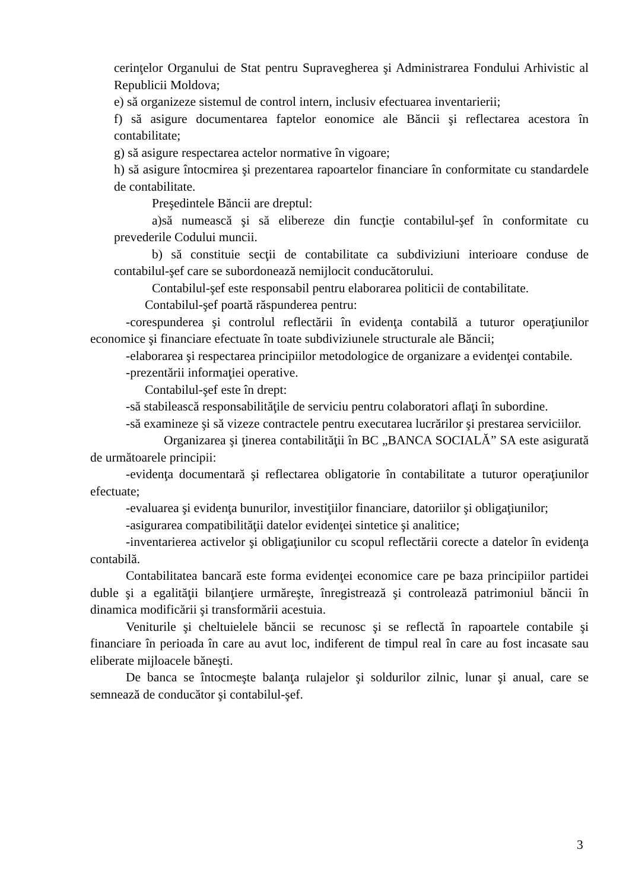cerinţelor Organului de Stat pentru Supravegherea şi Administrarea Fondului Arhivistic al Republicii Moldova;
e) să organizeze sistemul de control intern, inclusiv efectuarea inventarierii;
f) să asigure documentarea faptelor eonomice ale Băncii şi reflectarea acestora în contabilitate;
g) să asigure respectarea actelor normative în vigoare;
h) să asigure întocmirea şi prezentarea rapoartelor financiare în conformitate cu standardele de contabilitate.
Preşedintele Băncii are dreptul:
a)să numească şi să elibereze din funcţie contabilul-şef în conformitate cu prevederile Codului muncii.
b) să constituie secţii de contabilitate ca subdiviziuni interioare conduse de contabilul-şef care se subordonează nemijlocit conducătorului.
Contabilul-şef este responsabil pentru elaborarea politicii de contabilitate.
Contabilul-şef poartă răspunderea pentru:
-corespunderea şi controlul reflectării în evidenţa contabilă a tuturor operaţiunilor economice şi financiare efectuate în toate subdiviziunele structurale ale Băncii;
-elaborarea şi respectarea principiilor metodologice de organizare a evidenţei contabile.
-prezentării informaţiei operative.
Contabilul-şef este în drept:
-să stabilească responsabilităţile de serviciu pentru colaboratori aflaţi în subordine.
-să examineze şi să vizeze contractele pentru executarea lucrărilor şi prestarea serviciilor.
Organizarea şi ţinerea contabilităţii în BC „BANCA SOCIALĂ” SA este asigurată de următoarele principii:
-evidenţa documentară şi reflectarea obligatorie în contabilitate a tuturor operaţiunilor efectuate;
-evaluarea şi evidenţa bunurilor, investiţiilor financiare, datoriilor şi obligaţiunilor;
-asigurarea compatibilităţii datelor evidenţei sintetice şi analitice;
-inventarierea activelor şi obligaţiunilor cu scopul reflectării corecte a datelor în evidenţa contabilă.
Contabilitatea bancară este forma evidenţei economice care pe baza principiilor partidei duble şi a egalităţii bilanţiere urmăreşte, înregistrează şi controlează patrimoniul băncii în dinamica modificării şi transformării acestuia.
Veniturile şi cheltuielele băncii se recunosc şi se reflectă în rapoartele contabile şi financiare în perioada în care au avut loc, indiferent de timpul real în care au fost incasate sau eliberate mijloacele băneşti.
De banca se întocmeşte balanţa rulajelor şi soldurilor zilnic, lunar şi anual, care se semnează de conducător şi contabilul-şef.
3